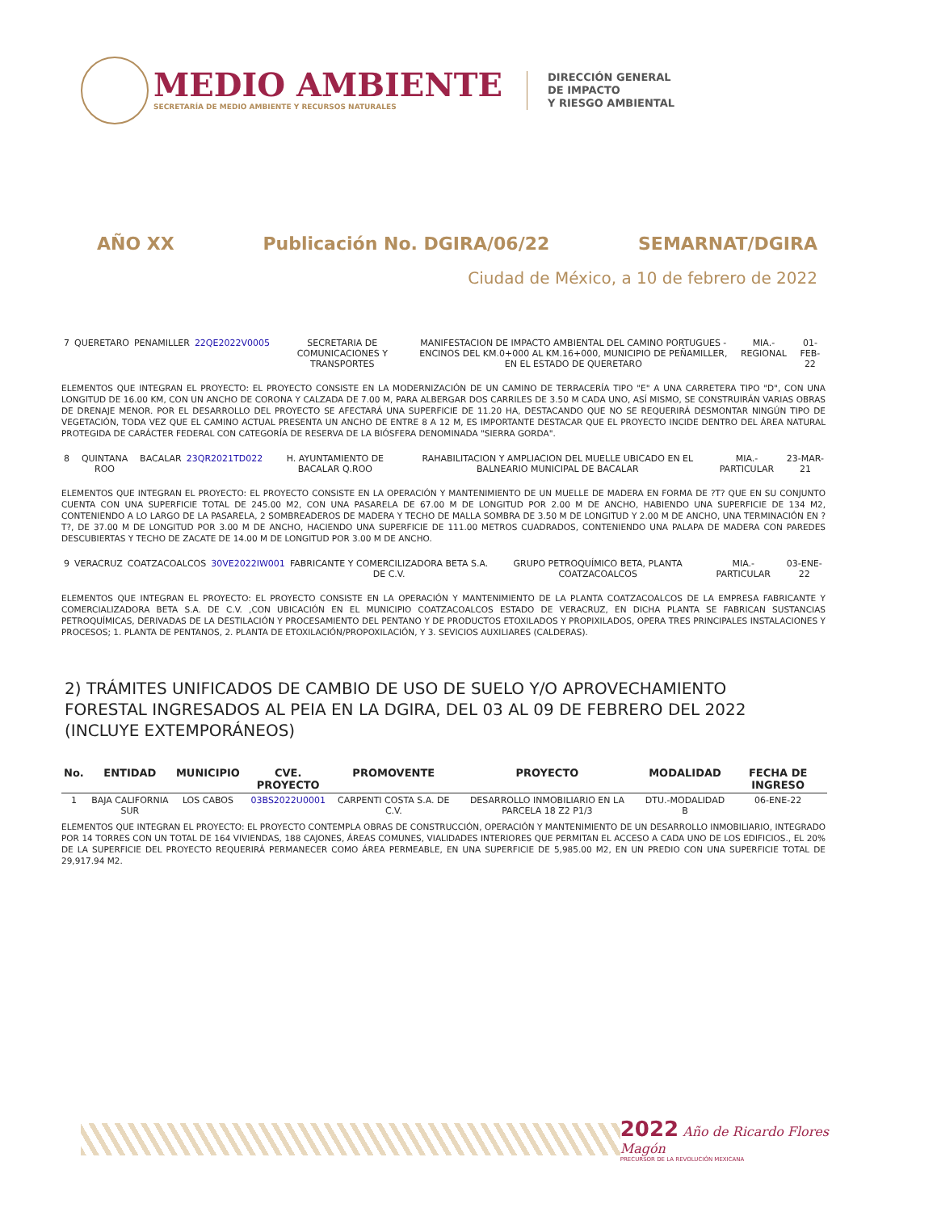MEDIO AMBIENTE
SECRETARÍA DE MEDIO AMBIENTE Y RECURSOS NATURALES
DIRECCIÓN GENERAL
DE IMPACTO
Y RIESGO AMBIENTAL
AÑO XX Publicación No. DGIRA/06/22 SEMARNAT/DGIRA
Ciudad de México, a 10 de febrero de 2022
| 7 | QUERETARO | PENAMILLER | 22QE2022V0005 | SECRETARIA DE COMUNICACIONES Y TRANSPORTES | MANIFESTACION DE IMPACTO AMBIENTAL DEL CAMINO PORTUGUES - ENCINOS DEL KM.0+000 AL KM.16+000, MUNICIPIO DE PEÑAMILLER, EN EL ESTADO DE QUERETARO | MIA.-REGIONAL | 01-FEB-22 |
ELEMENTOS QUE INTEGRAN EL PROYECTO: EL PROYECTO CONSISTE EN LA MODERNIZACIÓN DE UN CAMINO DE TERRACERÍA TIPO "E" A UNA CARRETERA TIPO "D", CON UNA LONGITUD DE 16.00 KM, CON UN ANCHO DE CORONA Y CALZADA DE 7.00 M, PARA ALBERGAR DOS CARRILES DE 3.50 M CADA UNO, ASÍ MISMO, SE CONSTRUIRÁN VARIAS OBRAS DE DRENAJE MENOR. POR EL DESARROLLO DEL PROYECTO SE AFECTARÁ UNA SUPERFICIE DE 11.20 HA, DESTACANDO QUE NO SE REQUERIRÁ DESMONTAR NINGÚN TIPO DE VEGETACIÓN, TODA VEZ QUE EL CAMINO ACTUAL PRESENTA UN ANCHO DE ENTRE 8 A 12 M, ES IMPORTANTE DESTACAR QUE EL PROYECTO INCIDE DENTRO DEL ÁREA NATURAL PROTEGIDA DE CARÁCTER FEDERAL CON CATEGORÍA DE RESERVA DE LA BIÓSFERA DENOMINADA "SIERRA GORDA".
| 8 | QUINTANA ROO | BACALAR | 23QR2021TD022 | H. AYUNTAMIENTO DE BACALAR Q.ROO | RAHABILITACION Y AMPLIACION DEL MUELLE UBICADO EN EL BALNEARIO MUNICIPAL DE BACALAR | MIA.-PARTICULAR | 23-MAR-21 |
ELEMENTOS QUE INTEGRAN EL PROYECTO: EL PROYECTO CONSISTE EN LA OPERACIÓN Y MANTENIMIENTO DE UN MUELLE DE MADERA EN FORMA DE ?T? QUE EN SU CONJUNTO CUENTA CON UNA SUPERFICIE TOTAL DE 245.00 M2, CON UNA PASARELA DE 67.00 M DE LONGITUD POR 2.00 M DE ANCHO, HABIENDO UNA SUPERFICIE DE 134 M2, CONTENIENDO A LO LARGO DE LA PASARELA, 2 SOMBREADEROS DE MADERA Y TECHO DE MALLA SOMBRA DE 3.50 M DE LONGITUD Y 2.00 M DE ANCHO, UNA TERMINACIÓN EN ?T?, DE 37.00 M DE LONGITUD POR 3.00 M DE ANCHO, HACIENDO UNA SUPERFICIE DE 111.00 METROS CUADRADOS, CONTENIENDO UNA PALAPA DE MADERA CON PAREDES DESCUBIERTAS Y TECHO DE ZACATE DE 14.00 M DE LONGITUD POR 3.00 M DE ANCHO.
| 9 | VERACRUZ | COATZACOALCOS | 30VE2022IW001 | FABRICANTE Y COMERCILIZADORA BETA S.A. DE C.V. | GRUPO PETROQUÍMICO BETA, PLANTA COATZACOALCOS | MIA.-PARTICULAR | 03-ENE-22 |
ELEMENTOS QUE INTEGRAN EL PROYECTO: EL PROYECTO CONSISTE EN LA OPERACIÓN Y MANTENIMIENTO DE LA PLANTA COATZACOALCOS DE LA EMPRESA FABRICANTE Y COMERCIALIZADORA BETA S.A. DE C.V. ,CON UBICACIÓN EN EL MUNICIPIO COATZACOALCOS ESTADO DE VERACRUZ, EN DICHA PLANTA SE FABRICAN SUSTANCIAS PETROQUÍMICAS, DERIVADAS DE LA DESTILACIÓN Y PROCESAMIENTO DEL PENTANO Y DE PRODUCTOS ETOXILADOS Y PROPIXILADOS, OPERA TRES PRINCIPALES INSTALACIONES Y PROCESOS; 1. PLANTA DE PENTANOS, 2. PLANTA DE ETOXILACIÓN/PROPOXILACIÓN, Y 3. SEVICIOS AUXILIARES (CALDERAS).
2) TRÁMITES UNIFICADOS DE CAMBIO DE USO DE SUELO Y/O APROVECHAMIENTO FORESTAL INGRESADOS AL PEIA EN LA DGIRA, DEL 03 AL 09 DE FEBRERO DEL 2022 (INCLUYE EXTEMPORÁNEOS)
| No. | ENTIDAD | MUNICIPIO | CVE. PROYECTO | PROMOVENTE | PROYECTO | MODALIDAD | FECHA DE INGRESO |
| --- | --- | --- | --- | --- | --- | --- | --- |
| 1 | BAJA CALIFORNIA SUR | LOS CABOS | 03BS2022U0001 | CARPENTI COSTA S.A. DE C.V. | DESARROLLO INMOBILIARIO EN LA PARCELA 18 Z2 P1/3 | DTU.-MODALIDAD B | 06-ENE-22 |
ELEMENTOS QUE INTEGRAN EL PROYECTO: EL PROYECTO CONTEMPLA OBRAS DE CONSTRUCCIÓN, OPERACIÓN Y MANTENIMIENTO DE UN DESARROLLO INMOBILIARIO, INTEGRADO POR 14 TORRES CON UN TOTAL DE 164 VIVIENDAS, 188 CAJONES, ÁREAS COMUNES, VIALIDADES INTERIORES QUE PERMITAN EL ACCESO A CADA UNO DE LOS EDIFICIOS., EL 20% DE LA SUPERFICIE DEL PROYECTO REQUERIRÁ PERMANECER COMO ÁREA PERMEABLE, EN UNA SUPERFICIE DE 5,985.00 M2, EN UN PREDIO CON UNA SUPERFICIE TOTAL DE 29,917.94 M2.
2022 Año de Ricardo Flores Magón
PRECURSOR DE LA REVOLUCIÓN MEXICANA